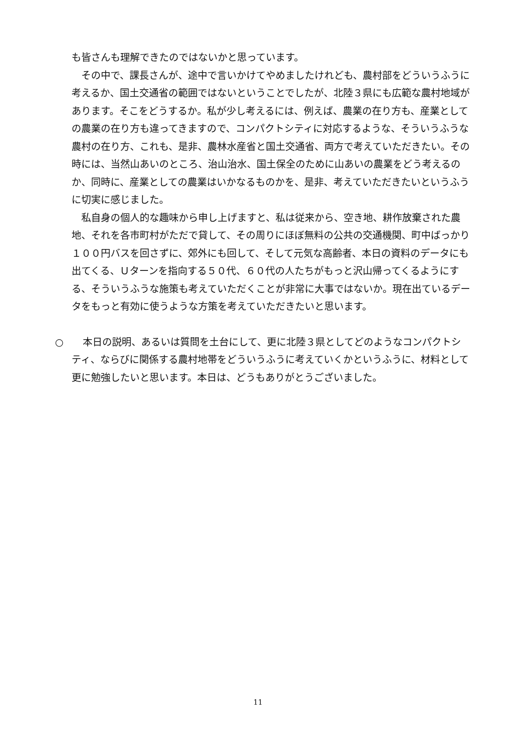も皆さんも理解できたのではないかと思っています。
その中で、課長さんが、途中で言いかけてやめましたけれども、農村部をどういうふうに考えるか、国土交通省の範囲ではないということでしたが、北陸３県にも広範な農村地域があります。そこをどうするか。私が少し考えるには、例えば、農業の在り方も、産業としての農業の在り方も違ってきますので、コンパクトシティに対応するような、そういうふうな農村の在り方、これも、是非、農林水産省と国土交通省、両方で考えていただきたい。その時には、当然山あいのところ、治山治水、国土保全のために山あいの農業をどう考えるのか、同時に、産業としての農業はいかなるものかを、是非、考えていただきたいというふうに切実に感じました。
私自身の個人的な趣味から申し上げますと、私は従来から、空き地、耕作放棄された農地、それを各市町村がただで貸して、その周りにほぼ無料の公共の交通機関、町中ばっかり１００円バスを回さずに、郊外にも回して、そして元気な高齢者、本日の資料のデータにも出てくる、Ｕターンを指向する５０代、６０代の人たちがもっと沢山帰ってくるようにする、そういうふうな施策も考えていただくことが非常に大事ではないか。現在出ているデータをもっと有効に使うような方策を考えていただきたいと思います。
○　　本日の説明、あるいは質問を土台にして、更に北陸３県としてどのようなコンパクトシティ、ならびに関係する農村地帯をどういうふうに考えていくかというふうに、材料として更に勉強したいと思います。本日は、どうもありがとうございました。
11